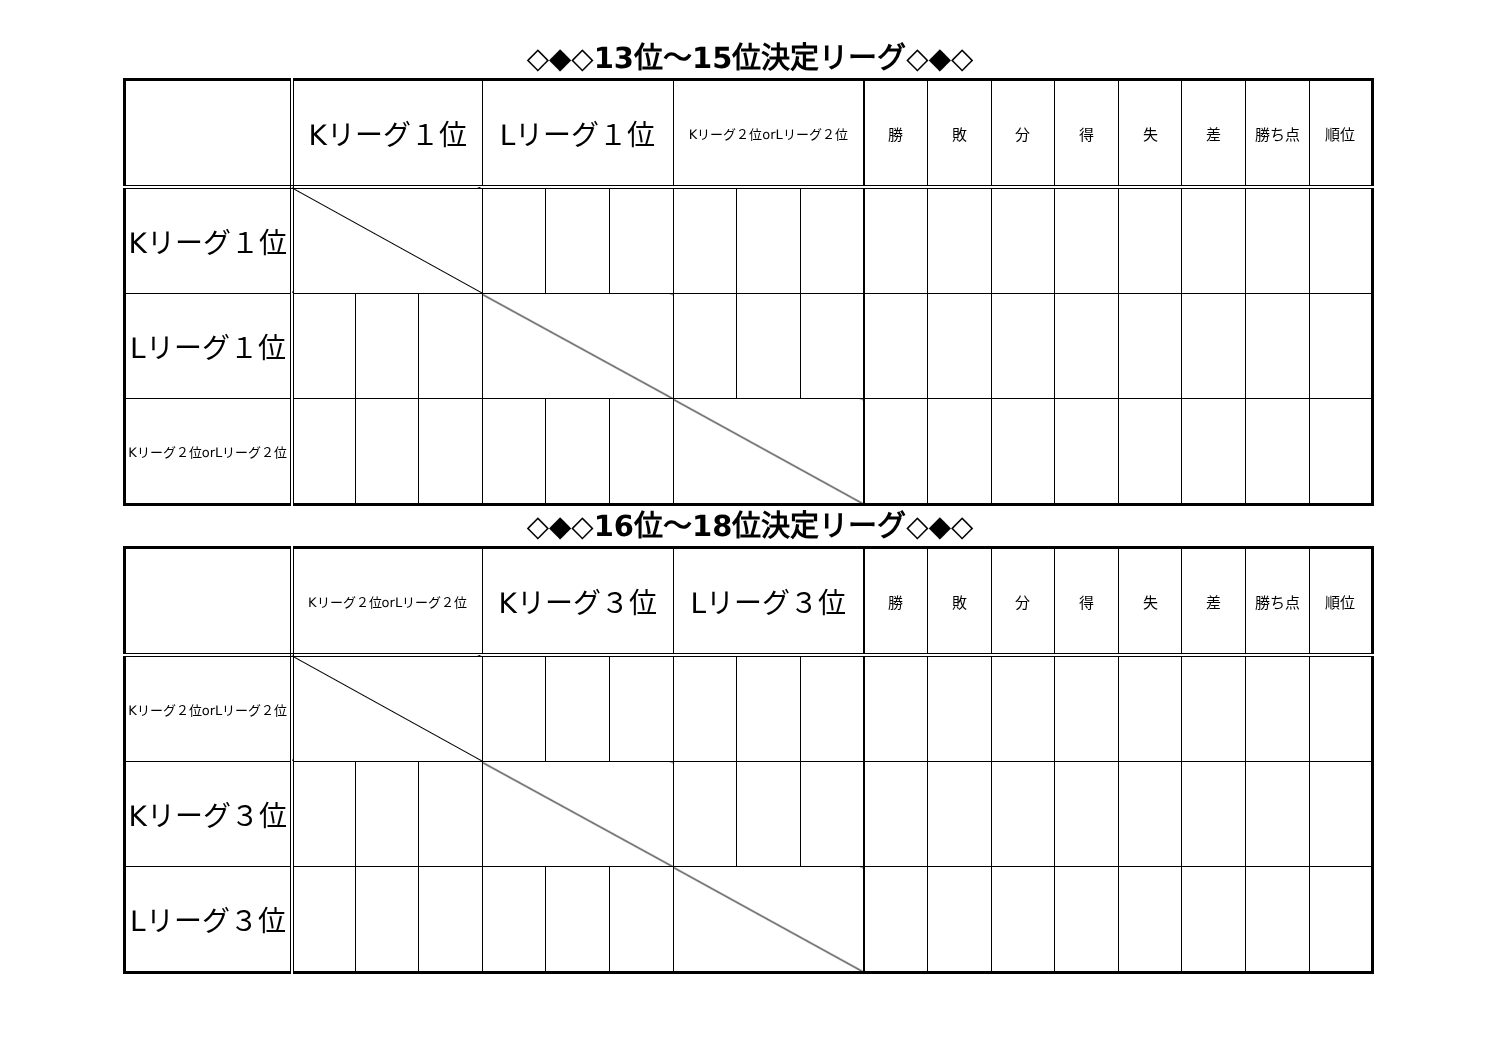◇◆◇13位～15位決定リーグ◇◆◇
| | Kリーグ１位 | | | Lリーグ１位 | | | Kリーグ２位orLリーグ２位 | | | 勝 | 敗 | 分 | 得 | 失 | 差 | 勝ち点 | 順位 |
| --- | --- | --- | --- | --- | --- | --- | --- | --- | --- | --- | --- | --- | --- | --- | --- | --- | --- |
| Kリーグ１位 | | | | | | | | | | | | | | | | | |
| Lリーグ１位 | | | | | | | | | | | | | | | | | |
| Kリーグ２位orLリーグ２位 | | | | | | | | | | | | | | | | | |
◇◆◇16位～18位決定リーグ◇◆◇
| | Kリーグ２位orLリーグ２位 | | | Kリーグ３位 | | | Lリーグ３位 | | | 勝 | 敗 | 分 | 得 | 失 | 差 | 勝ち点 | 順位 |
| --- | --- | --- | --- | --- | --- | --- | --- | --- | --- | --- | --- | --- | --- | --- | --- | --- | --- |
| Kリーグ２位orLリーグ２位 | | | | | | | | | | | | | | | | | |
| Kリーグ３位 | | | | | | | | | | | | | | | | | |
| Lリーグ３位 | | | | | | | | | | | | | | | | | |